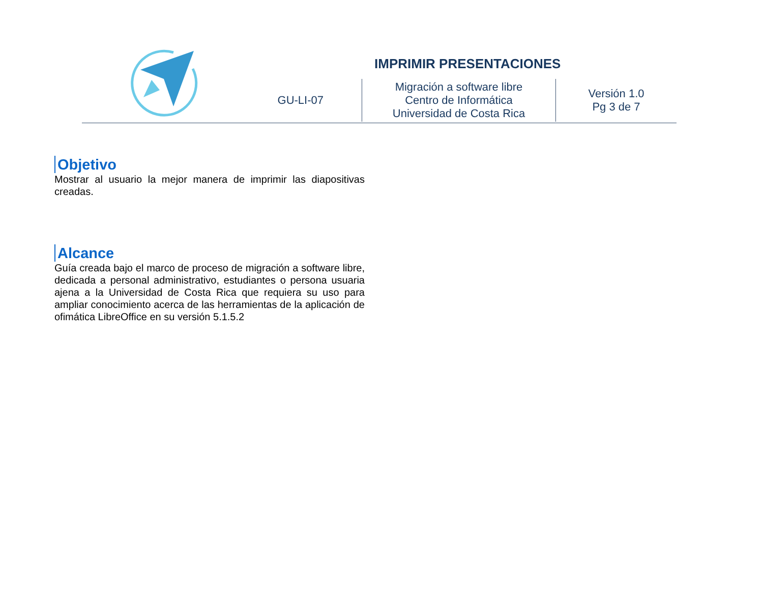IMPRIMIR PRESENTACIONES
| GU-LI-07 | Migración a software libre Centro de Informática Universidad de Costa Rica | Versión 1.0 Pg 3 de 7 |
Objetivo
Mostrar al usuario la mejor manera de imprimir las diapositivas creadas.
Alcance
Guía creada bajo el marco de proceso de migración a software libre, dedicada a personal administrativo, estudiantes o persona usuaria ajena a la Universidad de Costa Rica que requiera su uso para ampliar conocimiento acerca de las herramientas de la aplicación de ofimática LibreOffice en su versión 5.1.5.2